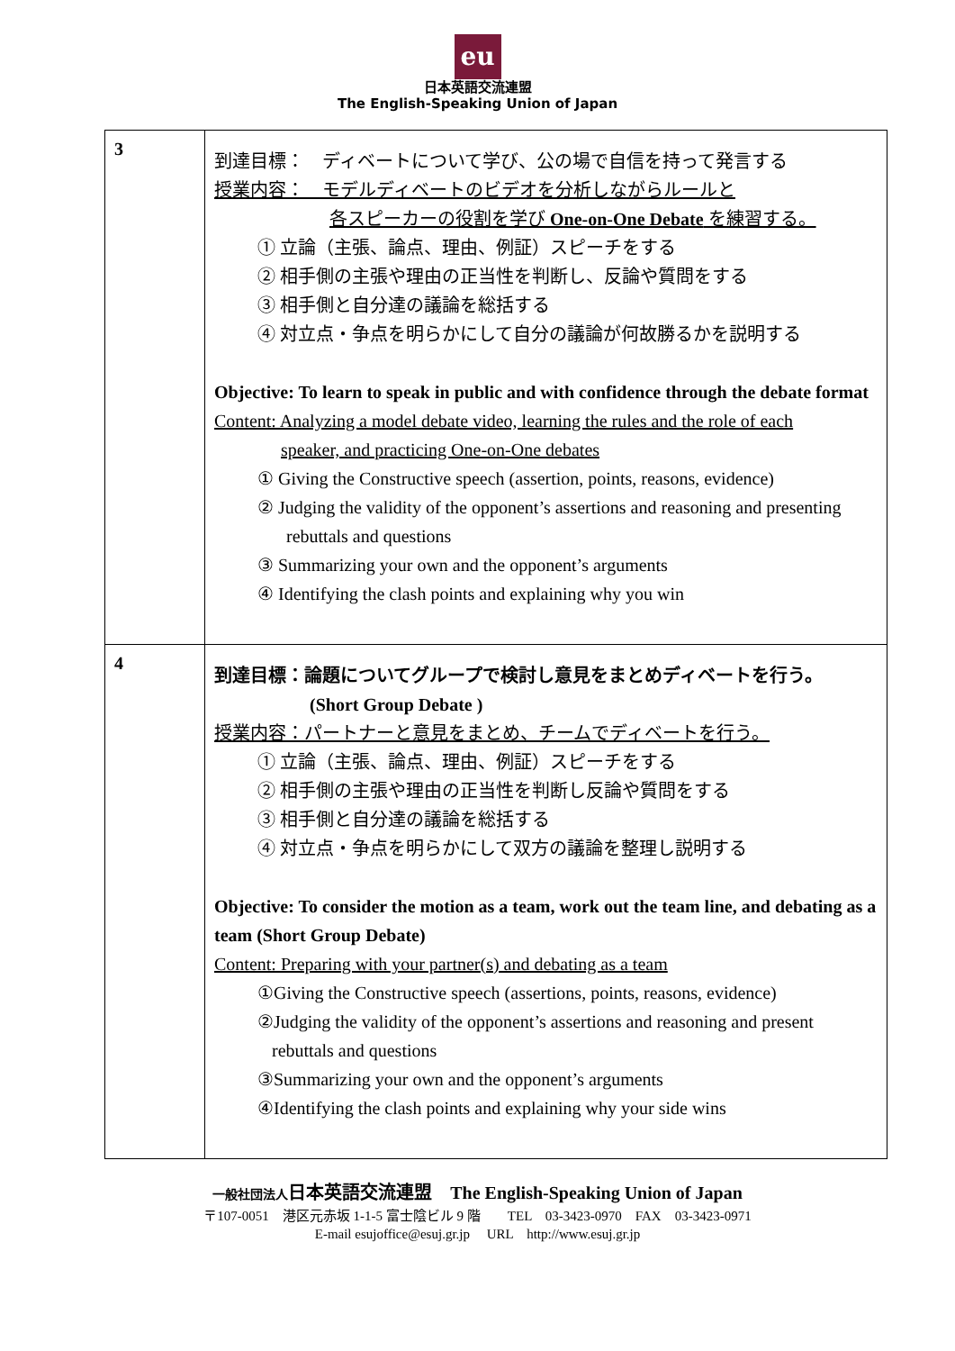eu
日本英語交流連盟
The English-Speaking Union of Japan
| 3 | 到達目標： ディベートについて学び、公の場で自信を持って発言する 授業内容： モデルディベートのビデオを分析しながらルールと 各スピーカーの役割を学び One-on-One Debate を練習する。 ① 立論（主張、論点、理由、例証）スピーチをする ② 相手側の主張や理由の正当性を判断し、反論や質問をする ③ 相手側と自分達の議論を総括する ④ 対立点・争点を明らかにして自分の議論が何故勝るかを説明する Objective: To learn to speak in public and with confidence through the debate format Content: Analyzing a model debate video, learning the rules and the role of each speaker, and practicing One-on-One debates ① Giving the Constructive speech (assertion, points, reasons, evidence) ② Judging the validity of the opponent’s assertions and reasoning and presenting rebuttals and questions ③ Summarizing your own and the opponent’s arguments ④ Identifying the clash points and explaining why you win |
| 4 | 到達目標：論題についてグループで検討し意見をまとめディベートを行う。 (Short Group Debate ) 授業内容：パートナーと意見をまとめ、チームでディベートを行う。 ① 立論（主張、論点、理由、例証）スピーチをする ② 相手側の主張や理由の正当性を判断し反論や質問をする ③ 相手側と自分達の議論を総括する ④ 対立点・争点を明らかにして双方の議論を整理し説明する Objective: To consider the motion as a team, work out the team line, and debating as a team (Short Group Debate) Content: Preparing with your partner(s) and debating as a team ①Giving the Constructive speech (assertions, points, reasons, evidence) ②Judging the validity of the opponent’s assertions and reasoning and present rebuttals and questions ③Summarizing your own and the opponent’s arguments ④Identifying the clash points and explaining why your side wins |
一般社団法人日本英語交流連盟　The English-Speaking Union of Japan
〒107-0051　港区元赤坂 1-1-5 富士陰ビル 9 階　　TEL　03-3423-0970　FAX　03-3423-0971
E-mail esujoffice@esuj.gr.jp　 URL　http://www.esuj.gr.jp